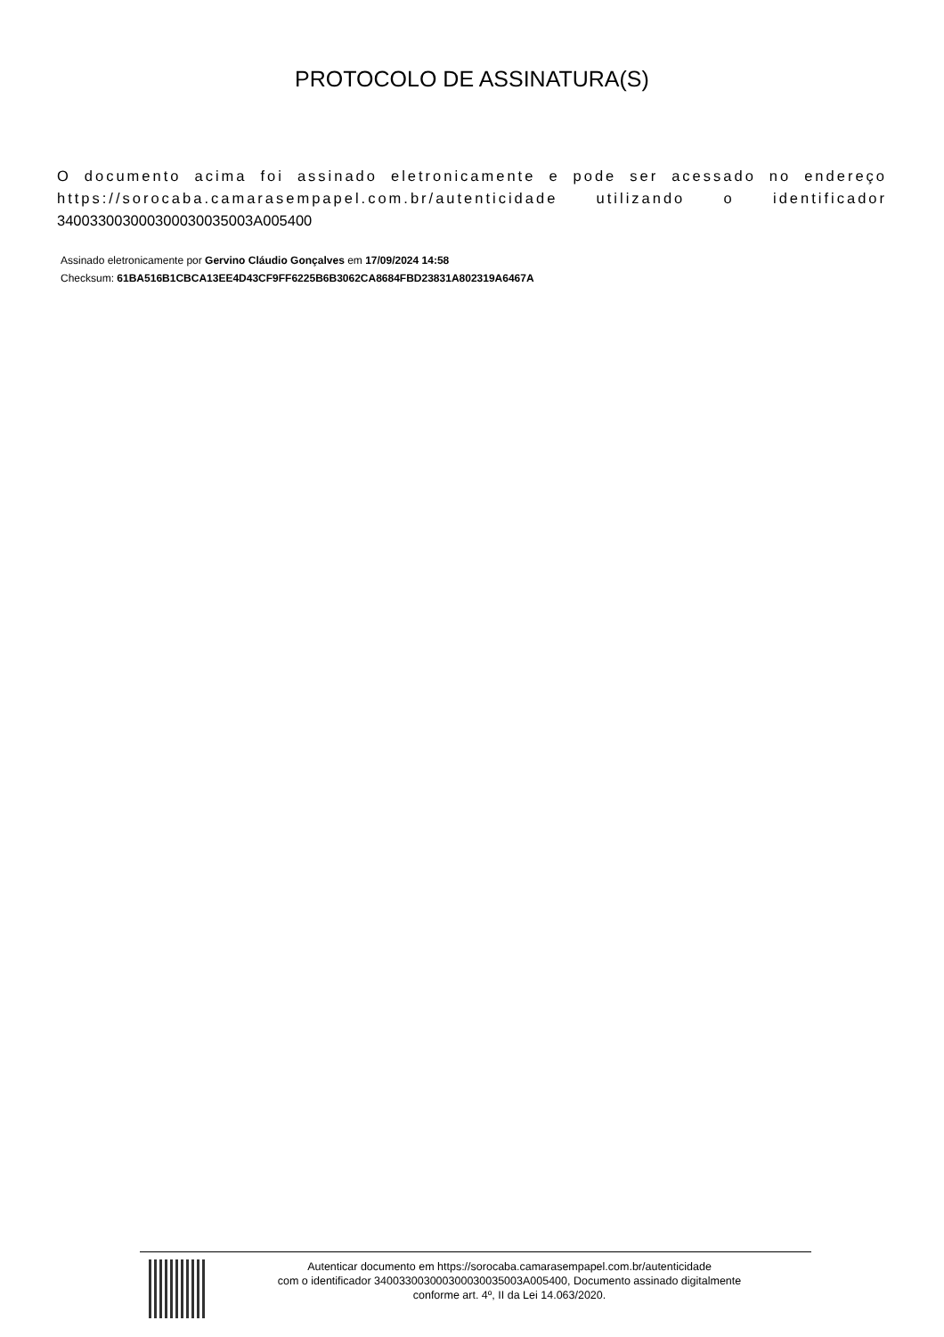PROTOCOLO DE ASSINATURA(S)
O documento acima foi assinado eletronicamente e pode ser acessado no endereço https://sorocaba.camarasempapel.com.br/autenticidade utilizando o identificador 340033003000300030035003A005400
Assinado eletronicamente por Gervino Cláudio Gonçalves em 17/09/2024 14:58
Checksum: 61BA516B1CBCA13EE4D43CF9FF6225B6B3062CA8684FBD23831A802319A6467A
Autenticar documento em https://sorocaba.camarasempapel.com.br/autenticidade
com o identificador 340033003000300030035003A005400, Documento assinado digitalmente
conforme art. 4º, II da Lei 14.063/2020.